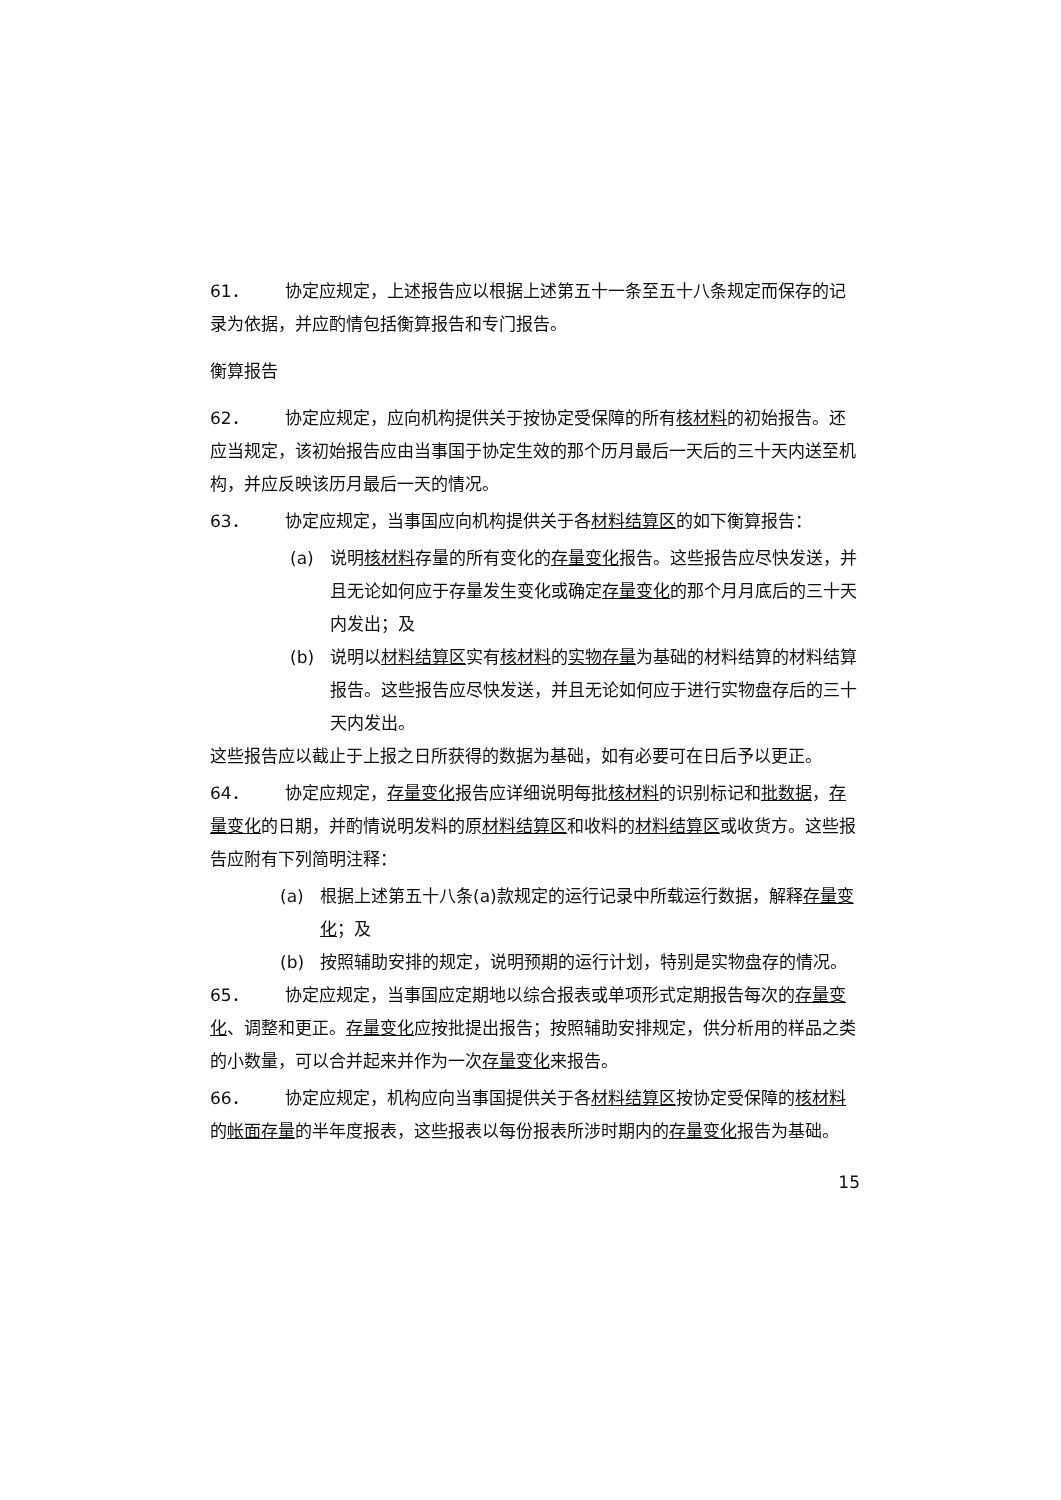61． 协定应规定，上述报告应以根据上述第五十一条至五十八条规定而保存的记录为依据，并应酌情包括衡算报告和专门报告。
衡算报告
62． 协定应规定，应向机构提供关于按协定受保障的所有核材料的初始报告。还应当规定，该初始报告应由当事国于协定生效的那个历月最后一天后的三十天内送至机构，并应反映该历月最后一天的情况。
63． 协定应规定，当事国应向机构提供关于各材料结算区的如下衡算报告：
(a) 说明核材料存量的所有变化的存量变化报告。这些报告应尽快发送，并且无论如何应于存量发生变化或确定存量变化的那个月月底后的三十天内发出；及
(b) 说明以材料结算区实有核材料的实物存量为基础的材料结算的材料结算报告。这些报告应尽快发送，并且无论如何应于进行实物盘存后的三十天内发出。
这些报告应以截止于上报之日所获得的数据为基础，如有必要可在日后予以更正。
64． 协定应规定，存量变化报告应详细说明每批核材料的识别标记和批数据，存量变化的日期，并酌情说明发料的原材料结算区和收料的材料结算区或收货方。这些报告应附有下列简明注释：
(a) 根据上述第五十八条(a)款规定的运行记录中所载运行数据，解释存量变化；及
(b) 按照辅助安排的规定，说明预期的运行计划，特别是实物盘存的情况。
65． 协定应规定，当事国应定期地以综合报表或单项形式定期报告每次的存量变化、调整和更正。存量变化应按批提出报告；按照辅助安排规定，供分析用的样品之类的小数量，可以合并起来并作为一次存量变化来报告。
66． 协定应规定，机构应向当事国提供关于各材料结算区按协定受保障的核材料的帐面存量的半年度报表，这些报表以每份报表所涉时期内的存量变化报告为基础。
15